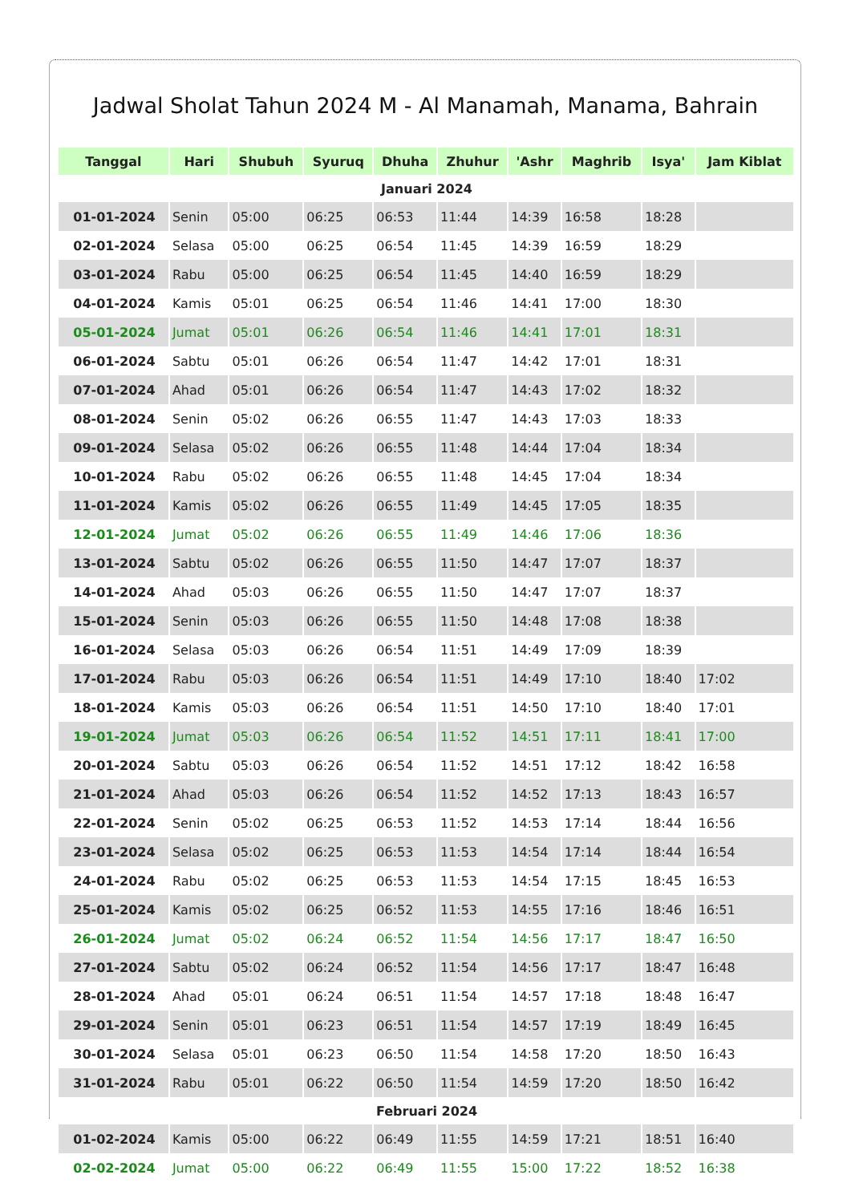Jadwal Sholat Tahun 2024 M - Al Manamah, Manama, Bahrain
| Tanggal | Hari | Shubuh | Syuruq | Dhuha | Zhuhur | 'Ashr | Maghrib | Isya' | Jam Kiblat |
| --- | --- | --- | --- | --- | --- | --- | --- | --- | --- |
| Januari 2024 | | | | | | | | | |
| 01-01-2024 | Senin | 05:00 | 06:25 | 06:53 | 11:44 | 14:39 | 16:58 | 18:28 | |
| 02-01-2024 | Selasa | 05:00 | 06:25 | 06:54 | 11:45 | 14:39 | 16:59 | 18:29 | |
| 03-01-2024 | Rabu | 05:00 | 06:25 | 06:54 | 11:45 | 14:40 | 16:59 | 18:29 | |
| 04-01-2024 | Kamis | 05:01 | 06:25 | 06:54 | 11:46 | 14:41 | 17:00 | 18:30 | |
| 05-01-2024 | Jumat | 05:01 | 06:26 | 06:54 | 11:46 | 14:41 | 17:01 | 18:31 | |
| 06-01-2024 | Sabtu | 05:01 | 06:26 | 06:54 | 11:47 | 14:42 | 17:01 | 18:31 | |
| 07-01-2024 | Ahad | 05:01 | 06:26 | 06:54 | 11:47 | 14:43 | 17:02 | 18:32 | |
| 08-01-2024 | Senin | 05:02 | 06:26 | 06:55 | 11:47 | 14:43 | 17:03 | 18:33 | |
| 09-01-2024 | Selasa | 05:02 | 06:26 | 06:55 | 11:48 | 14:44 | 17:04 | 18:34 | |
| 10-01-2024 | Rabu | 05:02 | 06:26 | 06:55 | 11:48 | 14:45 | 17:04 | 18:34 | |
| 11-01-2024 | Kamis | 05:02 | 06:26 | 06:55 | 11:49 | 14:45 | 17:05 | 18:35 | |
| 12-01-2024 | Jumat | 05:02 | 06:26 | 06:55 | 11:49 | 14:46 | 17:06 | 18:36 | |
| 13-01-2024 | Sabtu | 05:02 | 06:26 | 06:55 | 11:50 | 14:47 | 17:07 | 18:37 | |
| 14-01-2024 | Ahad | 05:03 | 06:26 | 06:55 | 11:50 | 14:47 | 17:07 | 18:37 | |
| 15-01-2024 | Senin | 05:03 | 06:26 | 06:55 | 11:50 | 14:48 | 17:08 | 18:38 | |
| 16-01-2024 | Selasa | 05:03 | 06:26 | 06:54 | 11:51 | 14:49 | 17:09 | 18:39 | |
| 17-01-2024 | Rabu | 05:03 | 06:26 | 06:54 | 11:51 | 14:49 | 17:10 | 18:40 | 17:02 |
| 18-01-2024 | Kamis | 05:03 | 06:26 | 06:54 | 11:51 | 14:50 | 17:10 | 18:40 | 17:01 |
| 19-01-2024 | Jumat | 05:03 | 06:26 | 06:54 | 11:52 | 14:51 | 17:11 | 18:41 | 17:00 |
| 20-01-2024 | Sabtu | 05:03 | 06:26 | 06:54 | 11:52 | 14:51 | 17:12 | 18:42 | 16:58 |
| 21-01-2024 | Ahad | 05:03 | 06:26 | 06:54 | 11:52 | 14:52 | 17:13 | 18:43 | 16:57 |
| 22-01-2024 | Senin | 05:02 | 06:25 | 06:53 | 11:52 | 14:53 | 17:14 | 18:44 | 16:56 |
| 23-01-2024 | Selasa | 05:02 | 06:25 | 06:53 | 11:53 | 14:54 | 17:14 | 18:44 | 16:54 |
| 24-01-2024 | Rabu | 05:02 | 06:25 | 06:53 | 11:53 | 14:54 | 17:15 | 18:45 | 16:53 |
| 25-01-2024 | Kamis | 05:02 | 06:25 | 06:52 | 11:53 | 14:55 | 17:16 | 18:46 | 16:51 |
| 26-01-2024 | Jumat | 05:02 | 06:24 | 06:52 | 11:54 | 14:56 | 17:17 | 18:47 | 16:50 |
| 27-01-2024 | Sabtu | 05:02 | 06:24 | 06:52 | 11:54 | 14:56 | 17:17 | 18:47 | 16:48 |
| 28-01-2024 | Ahad | 05:01 | 06:24 | 06:51 | 11:54 | 14:57 | 17:18 | 18:48 | 16:47 |
| 29-01-2024 | Senin | 05:01 | 06:23 | 06:51 | 11:54 | 14:57 | 17:19 | 18:49 | 16:45 |
| 30-01-2024 | Selasa | 05:01 | 06:23 | 06:50 | 11:54 | 14:58 | 17:20 | 18:50 | 16:43 |
| 31-01-2024 | Rabu | 05:01 | 06:22 | 06:50 | 11:54 | 14:59 | 17:20 | 18:50 | 16:42 |
| Februari 2024 | | | | | | | | | |
| 01-02-2024 | Kamis | 05:00 | 06:22 | 06:49 | 11:55 | 14:59 | 17:21 | 18:51 | 16:40 |
| 02-02-2024 | Jumat | 05:00 | 06:22 | 06:49 | 11:55 | 15:00 | 17:22 | 18:52 | 16:38 |